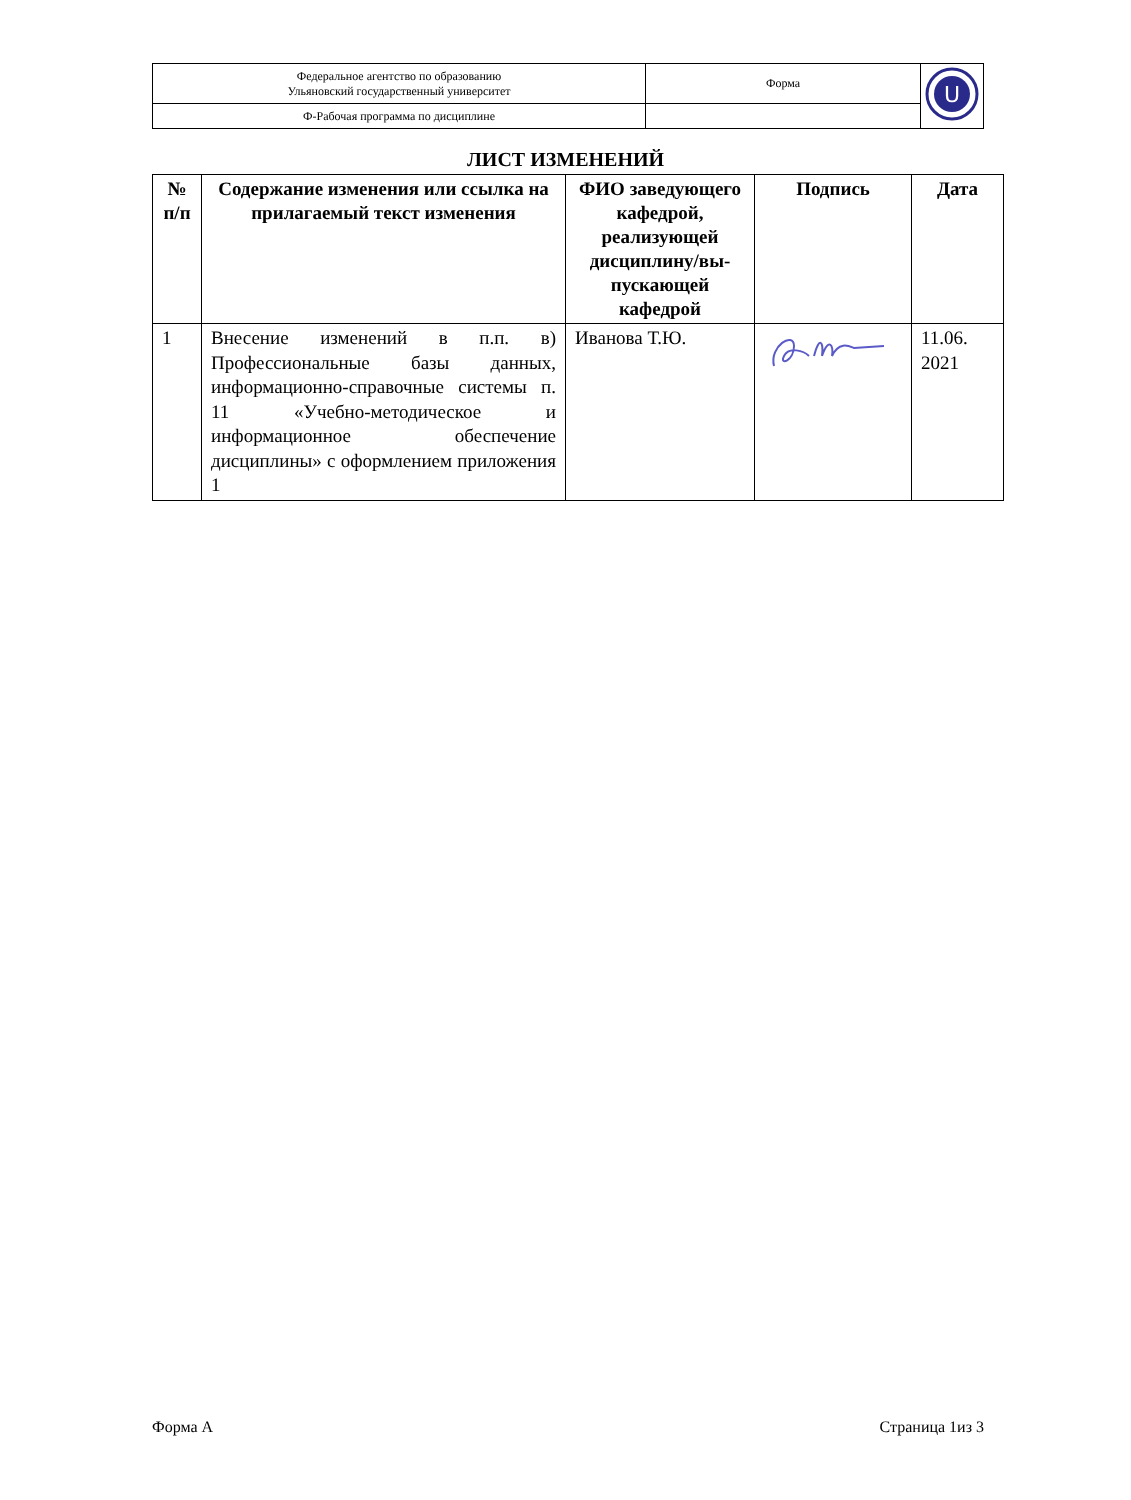| Федеральное агентство по образованию Ульяновский государственный университет | Форма | U |
| Ф-Рабочая программа по дисциплине | | |
ЛИСТ ИЗМЕНЕНИЙ
| № п/п | Содержание изменения или ссылка на прилагаемый текст изменения | ФИО заведующего кафедрой, реализующей дисциплину/вы-пускающей кафедрой | Подпись | Дата |
| --- | --- | --- | --- | --- |
| 1 | Внесение изменений в п.п. в) Профессиональные базы данных, информационно-справочные системы п. 11 «Учебно-методическое и информационное обеспечение дисциплины» с оформлением приложения 1 | Иванова Т.Ю. | | 11.06. 2021 |
Форма А Страница 1из 3